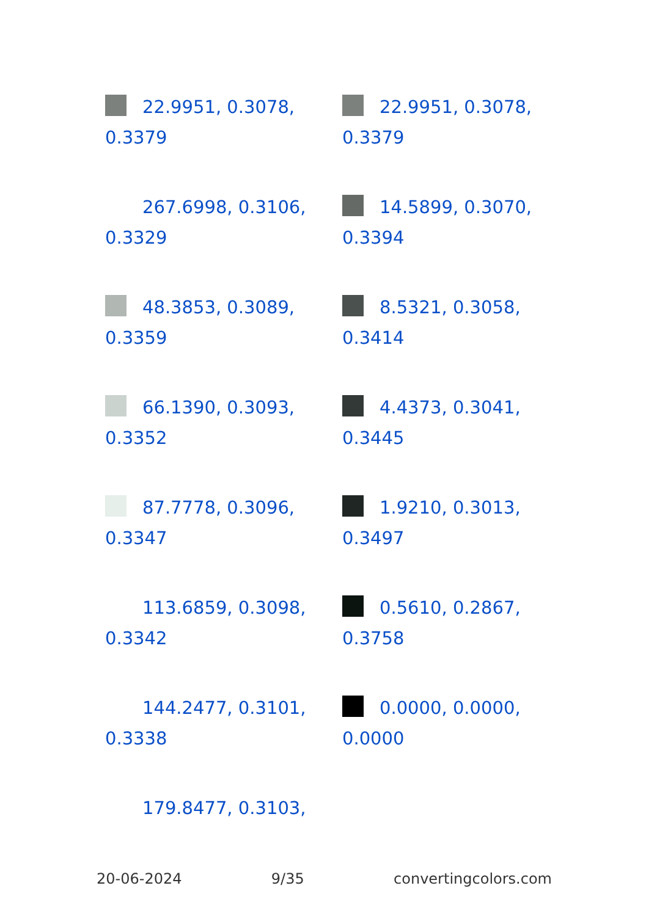22.9951, 0.3078, 0.3379
22.9951, 0.3078, 0.3379
267.6998, 0.3106, 0.3329
14.5899, 0.3070, 0.3394
48.3853, 0.3089, 0.3359
8.5321, 0.3058, 0.3414
66.1390, 0.3093, 0.3352
4.4373, 0.3041, 0.3445
87.7778, 0.3096, 0.3347
1.9210, 0.3013, 0.3497
113.6859, 0.3098, 0.3342
0.5610, 0.2867, 0.3758
144.2477, 0.3101, 0.3338
0.0000, 0.0000, 0.0000
179.8477, 0.3103,
20-06-2024 9/35 convertingcolors.com